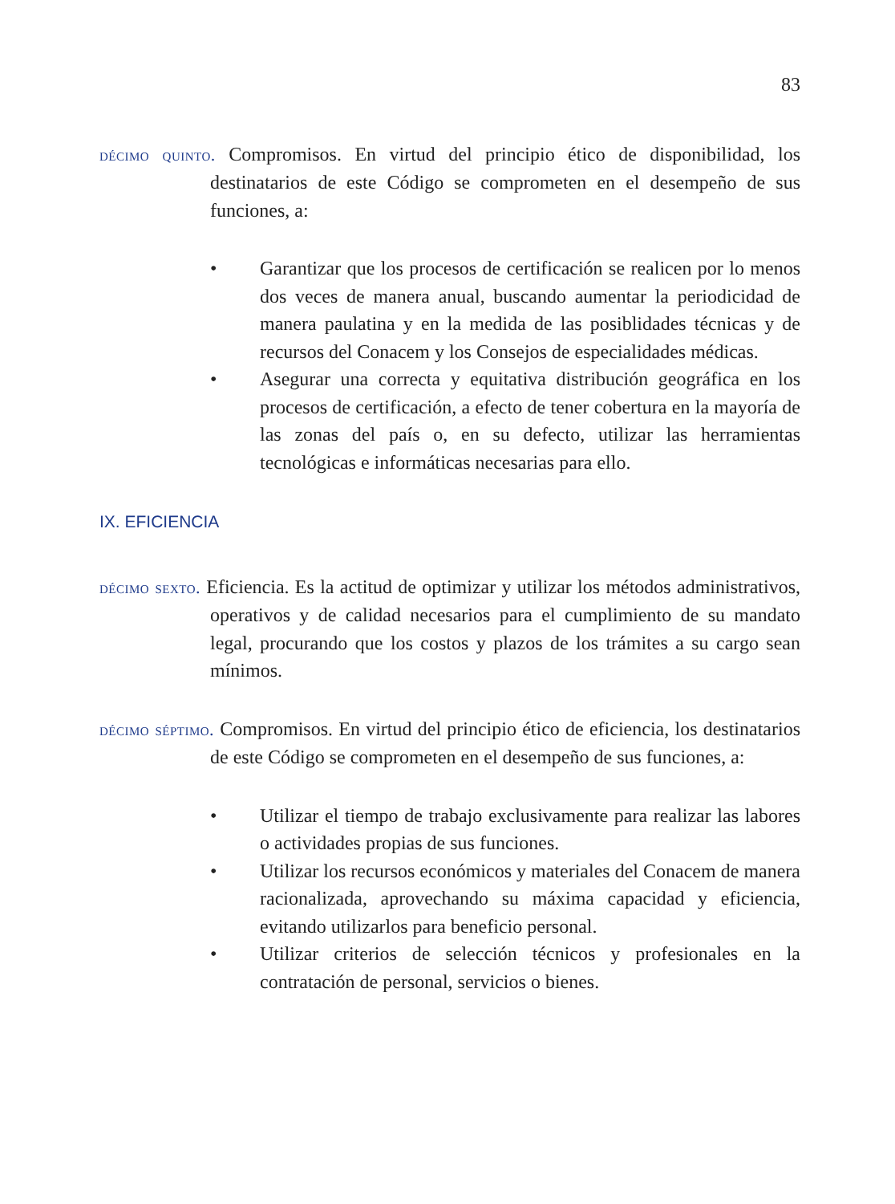83
décimo quinto. Compromisos. En virtud del principio ético de disponibilidad, los destinatarios de este Código se comprometen en el desempeño de sus funciones, a:
• Garantizar que los procesos de certificación se realicen por lo menos dos veces de manera anual, buscando aumentar la periodicidad de manera paulatina y en la medida de las posiblidades técnicas y de recursos del Conacem y los Consejos de especialidades médicas.
• Asegurar una correcta y equitativa distribución geográfica en los procesos de certificación, a efecto de tener cobertura en la mayoría de las zonas del país o, en su defecto, utilizar las herramientas tecnológicas e informáticas necesarias para ello.
IX. EFICIENCIA
décimo sexto. Eficiencia. Es la actitud de optimizar y utilizar los métodos administrativos, operativos y de calidad necesarios para el cumplimiento de su mandato legal, procurando que los costos y plazos de los trámites a su cargo sean mínimos.
décimo séptimo. Compromisos. En virtud del principio ético de eficiencia, los destinatarios de este Código se comprometen en el desempeño de sus funciones, a:
• Utilizar el tiempo de trabajo exclusivamente para realizar las labores o actividades propias de sus funciones.
• Utilizar los recursos económicos y materiales del Conacem de manera racionalizada, aprovechando su máxima capacidad y eficiencia, evitando utilizarlos para beneficio personal.
• Utilizar criterios de selección técnicos y profesionales en la contratación de personal, servicios o bienes.